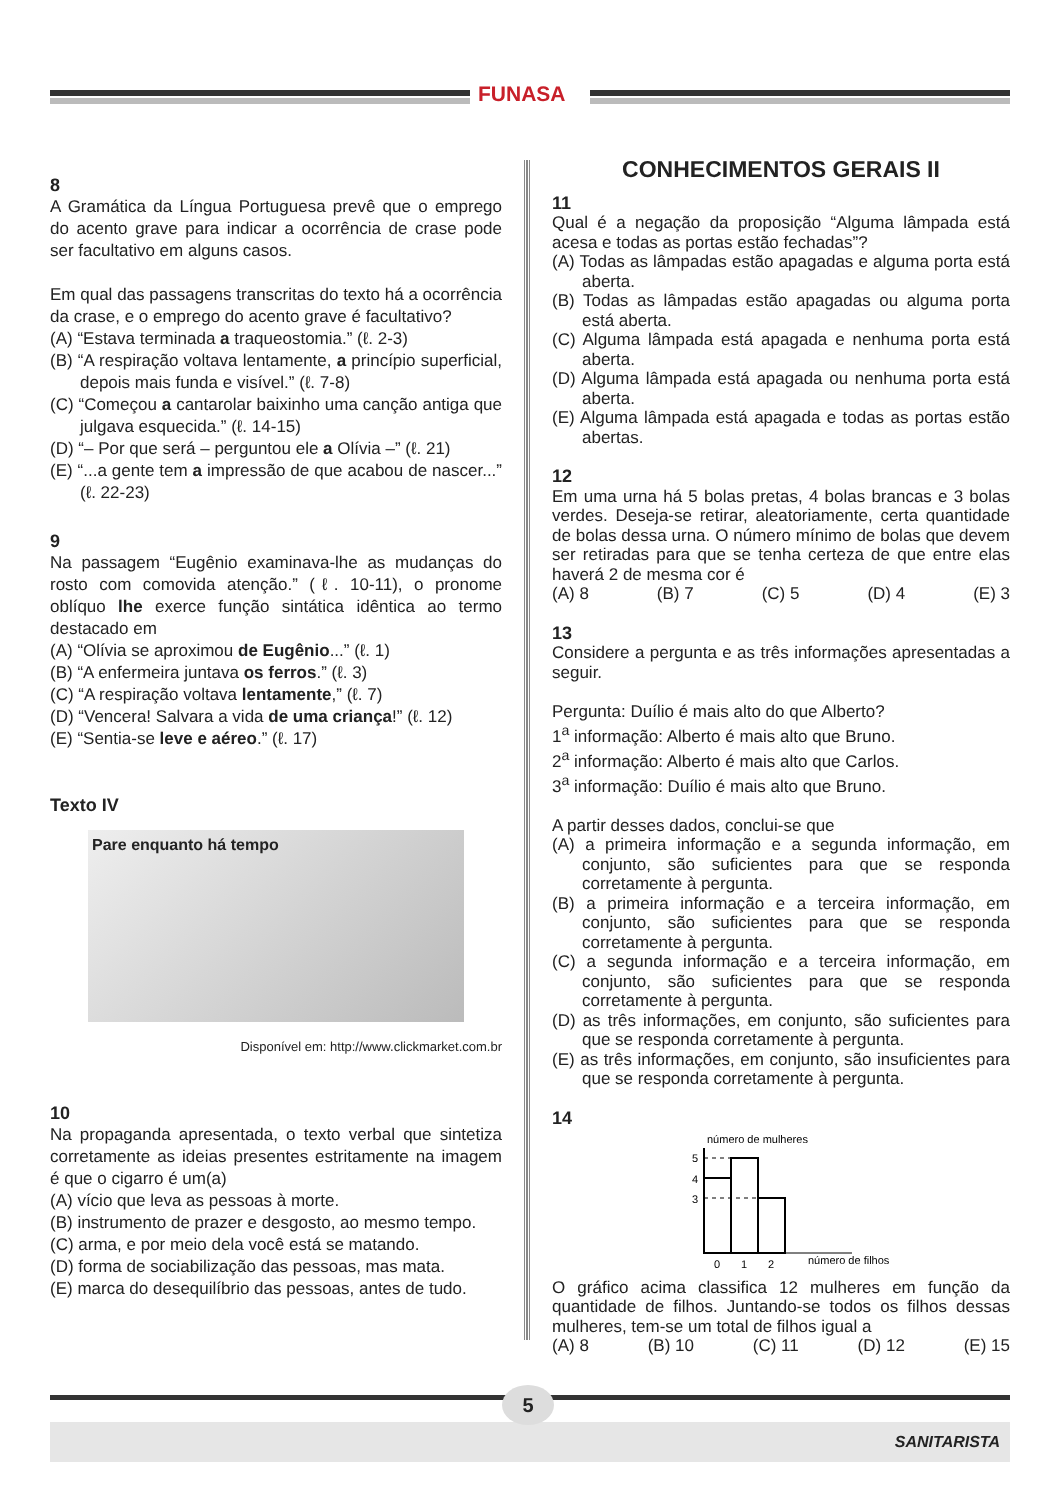FUNASA
8
A Gramática da Língua Portuguesa prevê que o emprego do acento grave para indicar a ocorrência de crase pode ser facultativo em alguns casos.
Em qual das passagens transcritas do texto há a ocorrência da crase, e o emprego do acento grave é facultativo?
(A) “Estava terminada a traqueostomia.” (ℓ. 2-3)
(B) “A respiração voltava lentamente, a princípio superficial, depois mais funda e visível.” (ℓ. 7-8)
(C) “Começou a cantarolar baixinho uma canção antiga que julgava esquecida.” (ℓ. 14-15)
(D) “– Por que será – perguntou ele a Olívia –” (ℓ. 21)
(E) “...a gente tem a impressão de que acabou de nascer...” (ℓ. 22-23)
9
Na passagem “Eugênio examinava-lhe as mudanças do rosto com comovida atenção.” (ℓ. 10-11), o pronome oblíquo lhe exerce função sintática idêntica ao termo destacado em
(A) “Olívia se aproximou de Eugênio...” (ℓ. 1)
(B) “A enfermeira juntava os ferros.” (ℓ. 3)
(C) “A respiração voltava lentamente,” (ℓ. 7)
(D) “Vencera! Salvara a vida de uma criança!” (ℓ. 12)
(E) “Sentia-se leve e aéreo.” (ℓ. 17)
Texto IV
Pare enquanto há tempo
Disponível em: http://www.clickmarket.com.br
10
Na propaganda apresentada, o texto verbal que sintetiza corretamente as ideias presentes estritamente na imagem é que o cigarro é um(a)
(A) vício que leva as pessoas à morte.
(B) instrumento de prazer e desgosto, ao mesmo tempo.
(C) arma, e por meio dela você está se matando.
(D) forma de sociabilização das pessoas, mas mata.
(E) marca do desequilíbrio das pessoas, antes de tudo.
CONHECIMENTOS GERAIS II
11
Qual é a negação da proposição “Alguma lâmpada está acesa e todas as portas estão fechadas”?
(A) Todas as lâmpadas estão apagadas e alguma porta está aberta.
(B) Todas as lâmpadas estão apagadas ou alguma porta está aberta.
(C) Alguma lâmpada está apagada e nenhuma porta está aberta.
(D) Alguma lâmpada está apagada ou nenhuma porta está aberta.
(E) Alguma lâmpada está apagada e todas as portas estão abertas.
12
Em uma urna há 5 bolas pretas, 4 bolas brancas e 3 bolas verdes. Deseja-se retirar, aleatoriamente, certa quantidade de bolas dessa urna. O número mínimo de bolas que devem ser retiradas para que se tenha certeza de que entre elas haverá 2 de mesma cor é
(A) 8 (B) 7 (C) 5 (D) 4 (E) 3
13
Considere a pergunta e as três informações apresentadas a seguir.
Pergunta: Duílio é mais alto do que Alberto?
1<sup>a</sup> informação: Alberto é mais alto que Bruno.
2<sup>a</sup> informação: Alberto é mais alto que Carlos.
3<sup>a</sup> informação: Duílio é mais alto que Bruno.
A partir desses dados, conclui-se que
(A) a primeira informação e a segunda informação, em conjunto, são suficientes para que se responda corretamente à pergunta.
(B) a primeira informação e a terceira informação, em conjunto, são suficientes para que se responda corretamente à pergunta.
(C) a segunda informação e a terceira informação, em conjunto, são suficientes para que se responda corretamente à pergunta.
(D) as três informações, em conjunto, são suficientes para que se responda corretamente à pergunta.
(E) as três informações, em conjunto, são insuficientes para que se responda corretamente à pergunta.
14
número de mulheres
5
4
3
0
1
2
número de filhos
O gráfico acima classifica 12 mulheres em função da quantidade de filhos. Juntando-se todos os filhos dessas mulheres, tem-se um total de filhos igual a
(A) 8 (B) 10 (C) 11 (D) 12 (E) 15
5
SANITARISTA